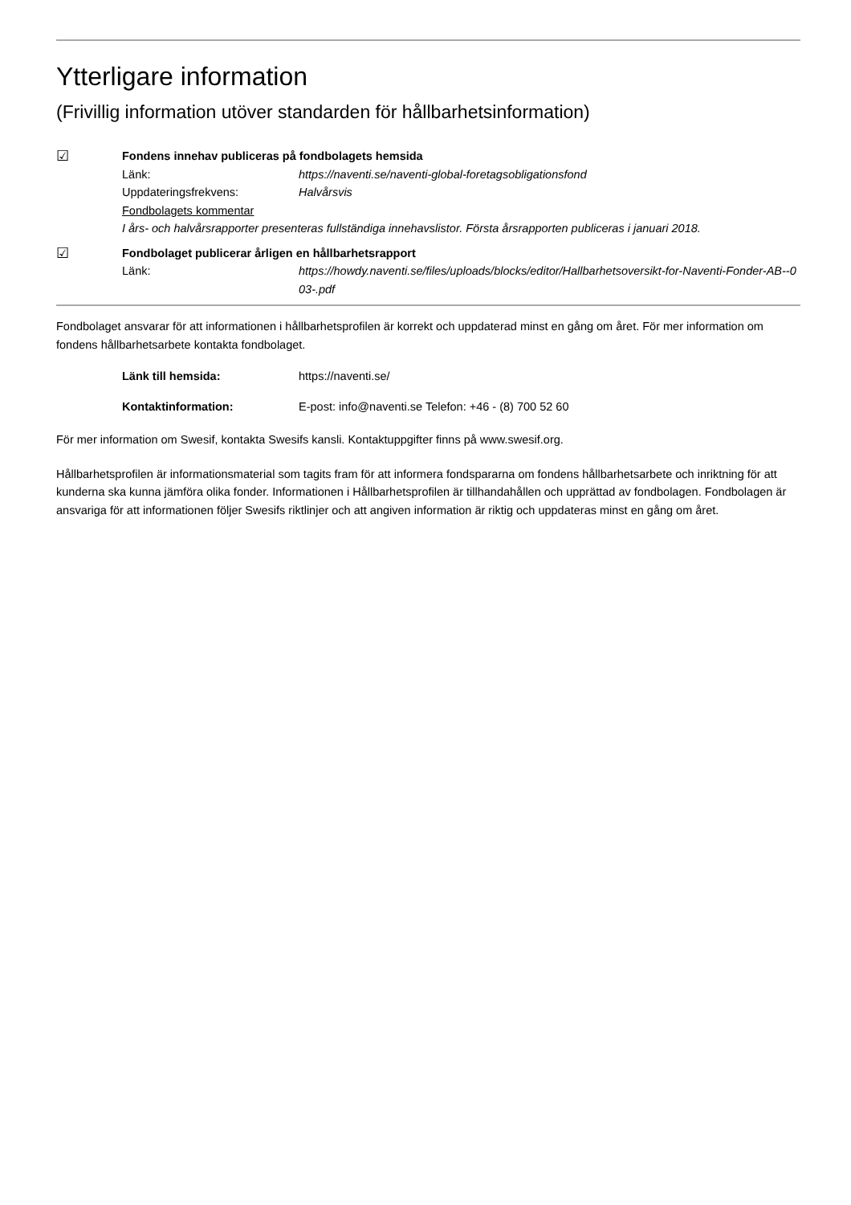Ytterligare information
(Frivillig information utöver standarden för hållbarhetsinformation)
☑
Fondens innehav publiceras på fondbolagets hemsida
Länk: https://naventi.se/naventi-global-foretagsobligationsfond
Uppdateringsfrekvens: Halvårsvis
Fondbolagets kommentar
I års- och halvårsrapporter presenteras fullständiga innehavslistor. Första årsrapporten publiceras i januari 2018.
☑
Fondbolaget publicerar årligen en hållbarhetsrapport
Länk: https://howdy.naventi.se/files/uploads/blocks/editor/Hallbarhetsoversikt-for-Naventi-Fonder-AB--003-.pdf
Fondbolaget ansvarar för att informationen i hållbarhetsprofilen är korrekt och uppdaterad minst en gång om året. För mer information om fondens hållbarhetsarbete kontakta fondbolaget.
Länk till hemsida: https://naventi.se/
Kontaktinformation: E-post: info@naventi.se Telefon: +46 - (8) 700 52 60
För mer information om Swesif, kontakta Swesifs kansli. Kontaktuppgifter finns på www.swesif.org.
Hållbarhetsprofilen är informationsmaterial som tagits fram för att informera fondspararna om fondens hållbarhetsarbete och inriktning för att kunderna ska kunna jämföra olika fonder. Informationen i Hållbarhetsprofilen är tillhandahållen och upprättad av fondbolagen. Fondbolagen är ansvariga för att informationen följer Swesifs riktlinjer och att angiven information är riktig och uppdateras minst en gång om året.